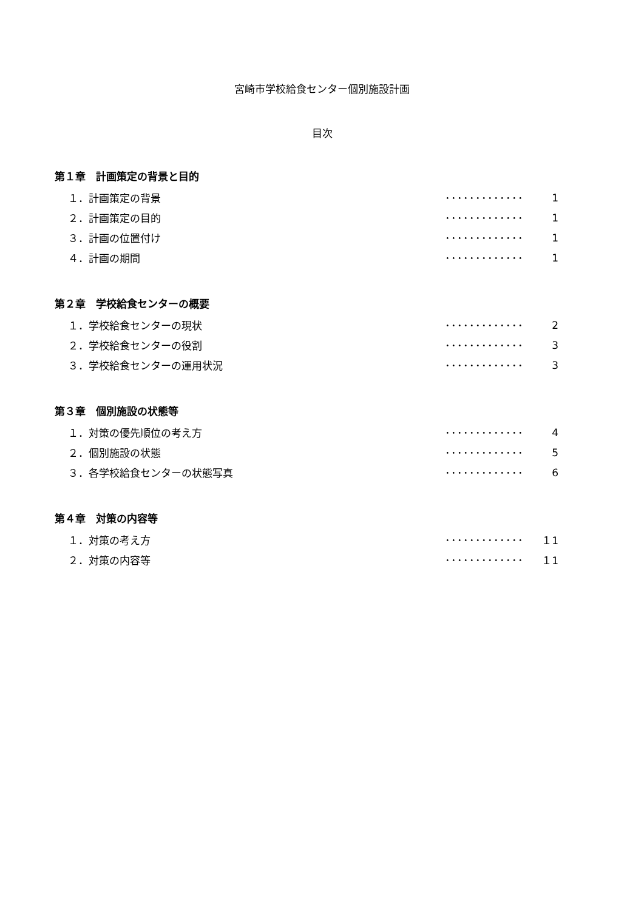宮崎市学校給食センター個別施設計画
目次
第１章　計画策定の背景と目的
１．計画策定の背景 ･････････････ 1
２．計画策定の目的 ･････････････ 1
３．計画の位置付け ･････････････ 1
４．計画の期間 ･････････････ 1
第２章　学校給食センターの概要
１．学校給食センターの現状 ･････････････ 2
２．学校給食センターの役割 ･････････････ 3
３．学校給食センターの運用状況 ･････････････ 3
第３章　個別施設の状態等
１．対策の優先順位の考え方 ･････････････ 4
２．個別施設の状態 ･････････････ 5
３．各学校給食センターの状態写真 ･････････････ 6
第４章　対策の内容等
１．対策の考え方 ･････････････ １1
２．対策の内容等 ･････････････ １1